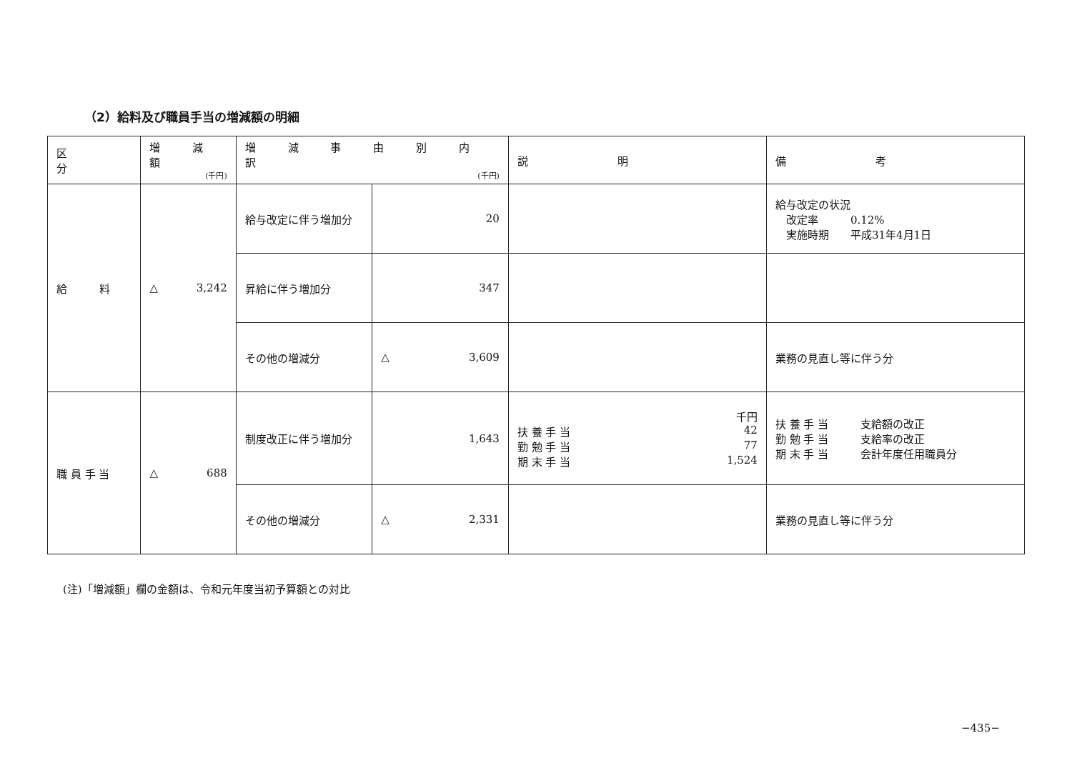（2）給料及び職員手当の増減額の明細
| 区 分 | 増 減 額 (千円) | 増 減 事 由 別 内 訳 (千円) | | 説 明 | 備 考 |
| --- | --- | --- | --- | --- | --- |
| 給 料 | △ 3,242 | 給与改定に伴う増加分 | 20 | | 給与改定の状況 改定率 0.12% 実施時期 平成31年4月1日 |
| | | 昇給に伴う増加分 | 347 | | |
| | | その他の増減分 | △ 3,609 | | 業務の見直し等に伴う分 |
| 職 員 手 当 | △ 688 | 制度改正に伴う増加分 | 1,643 | 千円 扶 養 手 当 42 勤 勉 手 当 77 期 末 手 当 1,524 | 扶 養 手 当 支給額の改正 勤 勉 手 当 支給率の改正 期 末 手 当 会計年度任用職員分 |
| | | その他の増減分 | △ 2,331 | | 業務の見直し等に伴う分 |
(注)「増減額」欄の金額は、令和元年度当初予算額との対比
−435−